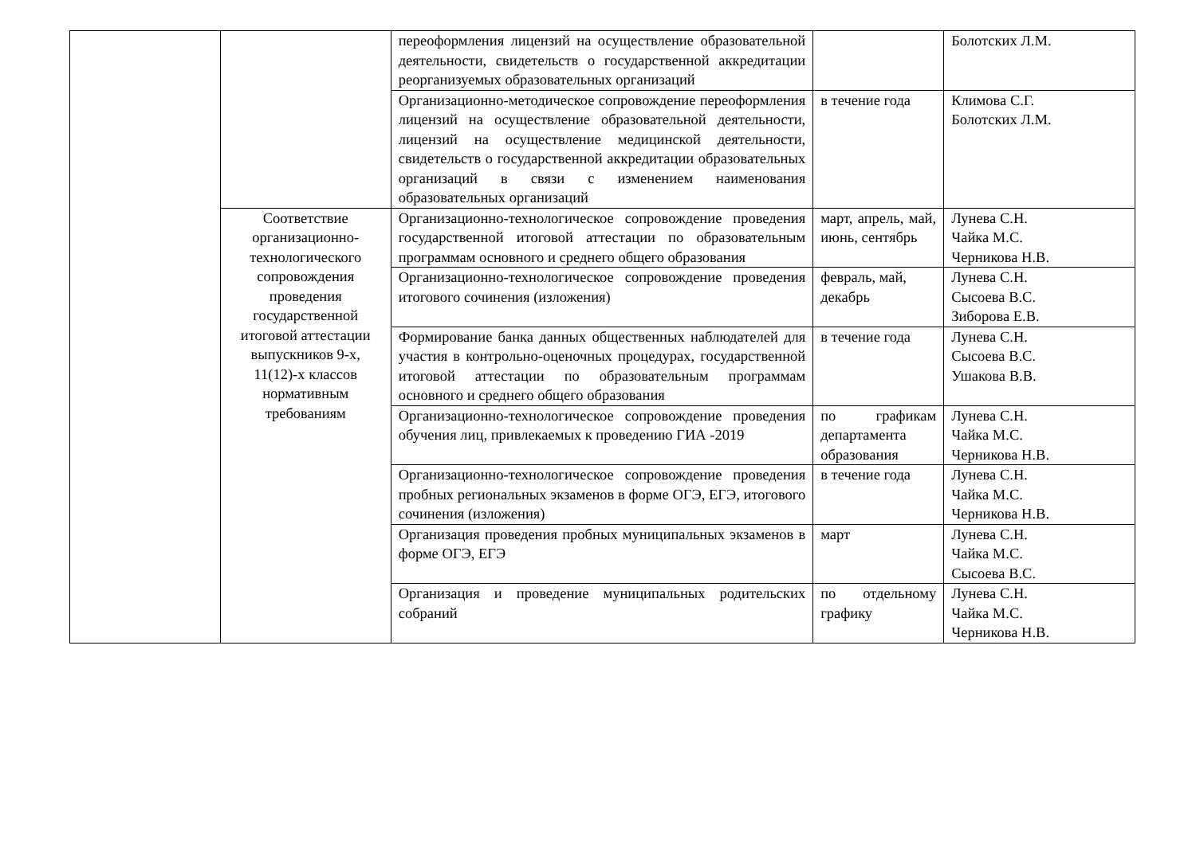| | | переоформления лицензий на осуществление образовательной деятельности, свидетельств о государственной аккредитации реорганизуемых образовательных организаций | | Болотских Л.М. |
| | | Организационно-методическое сопровождение переоформления лицензий на осуществление образовательной деятельности, лицензий на осуществление медицинской деятельности, свидетельств о государственной аккредитации образовательных организаций в связи с изменением наименования образовательных организаций | в течение года | Климова С.Г. Болотских Л.М. |
| | Соответствие организационно-технологического сопровождения проведения государственной итоговой аттестации выпускников 9-х, 11(12)-х классов нормативным требованиям | Организационно-технологическое сопровождение проведения государственной итоговой аттестации по образовательным программам основного и среднего общего образования | март, апрель, май, июнь, сентябрь | Лунева С.Н. Чайка М.С. Черникова Н.В. |
| | | Организационно-технологическое сопровождение проведения итогового сочинения (изложения) | февраль, май, декабрь | Лунева С.Н. Сысоева В.С. Зиборова Е.В. |
| | | Формирование банка данных общественных наблюдателей для участия в контрольно-оценочных процедурах, государственной итоговой аттестации по образовательным программам основного и среднего общего образования | в течение года | Лунева С.Н. Сысоева В.С. Ушакова В.В. |
| | | Организационно-технологическое сопровождение проведения обучения лиц, привлекаемых к проведению ГИА -2019 | по графикам департамента образования | Лунева С.Н. Чайка М.С. Черникова Н.В. |
| | | Организационно-технологическое сопровождение проведения пробных региональных экзаменов в форме ОГЭ, ЕГЭ, итогового сочинения (изложения) | в течение года | Лунева С.Н. Чайка М.С. Черникова Н.В. |
| | | Организация проведения пробных муниципальных экзаменов в форме ОГЭ, ЕГЭ | март | Лунева С.Н. Чайка М.С. Сысоева В.С. |
| | | Организация и проведение муниципальных родительских собраний | по отдельному графику | Лунева С.Н. Чайка М.С. Черникова Н.В. |